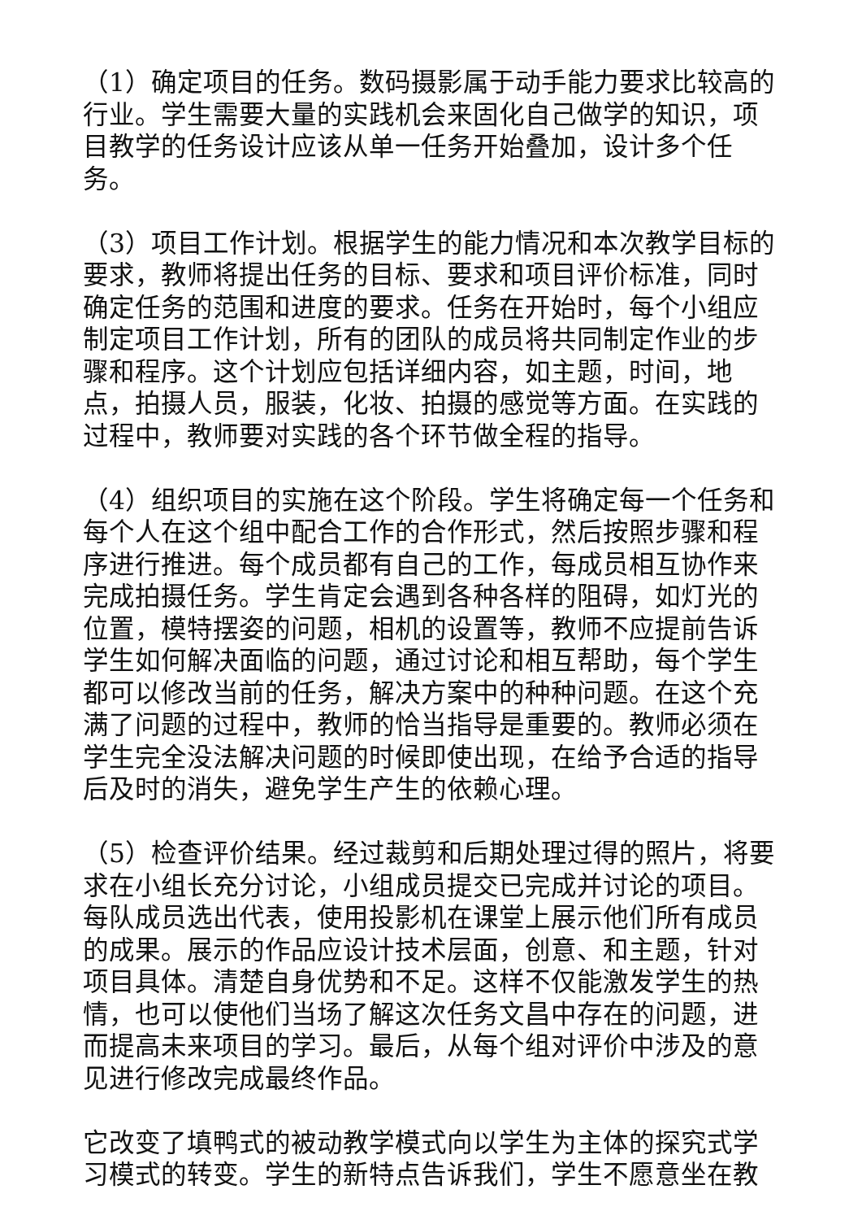（1）确定项目的任务。数码摄影属于动手能力要求比较高的行业。学生需要大量的实践机会来固化自己做学的知识，项目教学的任务设计应该从单一任务开始叠加，设计多个任务。
（3）项目工作计划。根据学生的能力情况和本次教学目标的要求，教师将提出任务的目标、要求和项目评价标准，同时确定任务的范围和进度的要求。任务在开始时，每个小组应制定项目工作计划，所有的团队的成员将共同制定作业的步骤和程序。这个计划应包括详细内容，如主题，时间，地点，拍摄人员，服装，化妆、拍摄的感觉等方面。在实践的过程中，教师要对实践的各个环节做全程的指导。
（4）组织项目的实施在这个阶段。学生将确定每一个任务和每个人在这个组中配合工作的合作形式，然后按照步骤和程序进行推进。每个成员都有自己的工作，每成员相互协作来完成拍摄任务。学生肯定会遇到各种各样的阻碍，如灯光的位置，模特摆姿的问题，相机的设置等，教师不应提前告诉学生如何解决面临的问题，通过讨论和相互帮助，每个学生都可以修改当前的任务，解决方案中的种种问题。在这个充满了问题的过程中，教师的恰当指导是重要的。教师必须在学生完全没法解决问题的时候即使出现，在给予合适的指导后及时的消失，避免学生产生的依赖心理。
（5）检查评价结果。经过裁剪和后期处理过得的照片，将要求在小组长充分讨论，小组成员提交已完成并讨论的项目。每队成员选出代表，使用投影机在课堂上展示他们所有成员的成果。展示的作品应设计技术层面，创意、和主题，针对项目具体。清楚自身优势和不足。这样不仅能激发学生的热情，也可以使他们当场了解这次任务文昌中存在的问题，进而提高未来项目的学习。最后，从每个组对评价中涉及的意见进行修改完成最终作品。
它改变了填鸭式的被动教学模式向以学生为主体的探究式学习模式的转变。学生的新特点告诉我们，学生不愿意坐在教